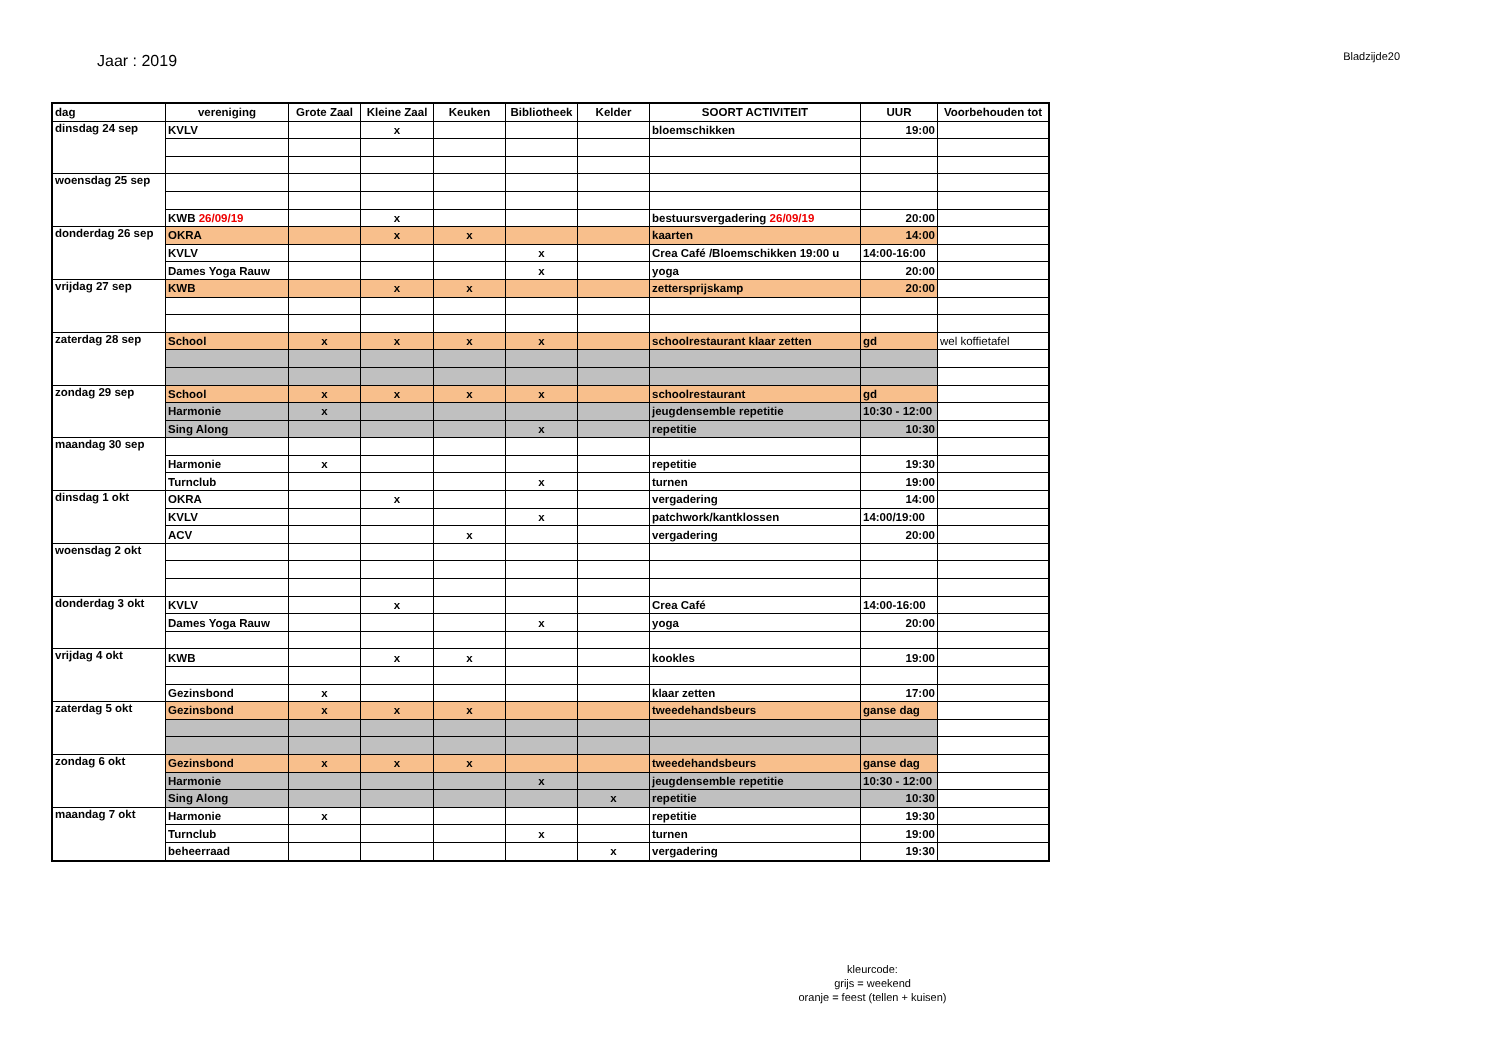Jaar : 2019
Bladzijde20
| dag | vereniging | Grote Zaal | Kleine Zaal | Keuken | Bibliotheek | Kelder | SOORT ACTIVITEIT | UUR | Voorbehouden tot |
| --- | --- | --- | --- | --- | --- | --- | --- | --- | --- |
| dinsdag 24 sep | KVLV | | x | | | | bloemschikken | 19:00 | |
| woensdag 25 sep | | | | | | | | | |
| | KWB 26/09/19 | | x | | | | bestuursvergadering 26/09/19 | 20:00 | |
| donderdag 26 sep | OKRA | | x | x | | | kaarten | 14:00 | |
| | KVLV | | | | x | | Crea Café /Bloemschikken 19:00 u | 14:00-16:00 | |
| | Dames Yoga Rauw | | | | x | | yoga | 20:00 | |
| vrijdag 27 sep | KWB | | x | x | | | zettersprijskamp | 20:00 | |
| zaterdag 28 sep | School | x | x | x | x | | schoolrestaurant klaar zetten | gd | wel koffietafel |
| zondag 29 sep | School | x | x | x | x | | schoolrestaurant | gd | |
| | Harmonie | x | | | | | jeugdensemble repetitie | 10:30 - 12:00 | |
| | Sing Along | | | | x | | repetitie | 10:30 | |
| maandag 30 sep | | | | | | | | | |
| | Harmonie | x | | | | | repetitie | 19:30 | |
| | Turnclub | | | | x | | turnen | 19:00 | |
| dinsdag 1 okt | OKRA | | x | | | | vergadering | 14:00 | |
| | KVLV | | | | x | | patchwork/kantklossen | 14:00/19:00 | |
| | ACV | | | x | | | vergadering | 20:00 | |
| woensdag 2 okt | | | | | | | | | |
| donderdag 3 okt | KVLV | | x | | | | Crea Café | 14:00-16:00 | |
| | Dames Yoga Rauw | | | | x | | yoga | 20:00 | |
| vrijdag 4 okt | KWB | | x | x | | | kookles | 19:00 | |
| | Gezinsbond | x | | | | | klaar zetten | 17:00 | |
| zaterdag 5 okt | Gezinsbond | x | x | x | | | tweedehandsbeurs | ganse dag | |
| zondag 6 okt | Gezinsbond | x | x | x | | | tweedehandsbeurs | ganse dag | |
| | Harmonie | | | | x | | jeugdensemble repetitie | 10:30 - 12:00 | |
| | Sing Along | | | | | x | repetitie | 10:30 | |
| maandag 7 okt | Harmonie | x | | | | | repetitie | 19:30 | |
| | Turnclub | | | | x | | turnen | 19:00 | |
| | beheerraad | | | | | x | vergadering | 19:30 | |
kleurcode:
grijs = weekend
oranje = feest (tellen + kuisen)